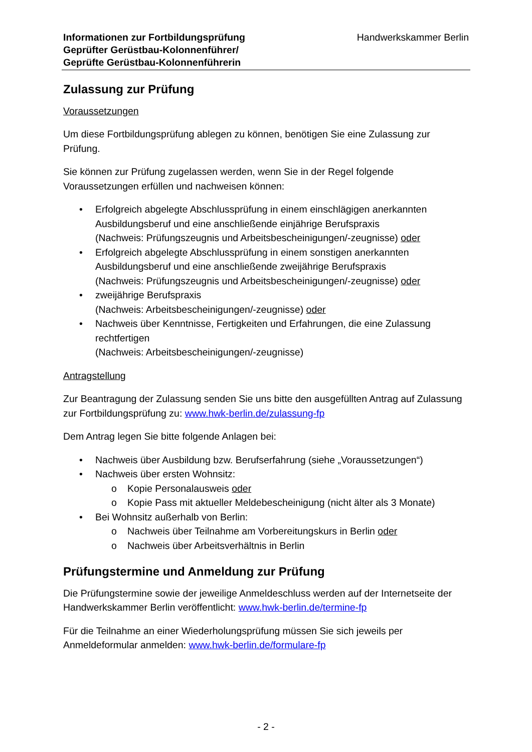Informationen zur Fortbildungsprüfung
Geprüfter Gerüstbau-Kolonnenführer/
Geprüfte Gerüstbau-Kolonnenführerin
Handwerkskammer Berlin
Zulassung zur Prüfung
Voraussetzungen
Um diese Fortbildungsprüfung ablegen zu können, benötigen Sie eine Zulassung zur Prüfung.
Sie können zur Prüfung zugelassen werden, wenn Sie in der Regel folgende Voraussetzungen erfüllen und nachweisen können:
• Erfolgreich abgelegte Abschlussprüfung in einem einschlägigen anerkannten Ausbildungsberuf und eine anschließende einjährige Berufspraxis
(Nachweis: Prüfungszeugnis und Arbeitsbescheinigungen/-zeugnisse) oder
• Erfolgreich abgelegte Abschlussprüfung in einem sonstigen anerkannten Ausbildungsberuf und eine anschließende zweijährige Berufspraxis
(Nachweis: Prüfungszeugnis und Arbeitsbescheinigungen/-zeugnisse) oder
• zweijährige Berufspraxis
(Nachweis: Arbeitsbescheinigungen/-zeugnisse) oder
• Nachweis über Kenntnisse, Fertigkeiten und Erfahrungen, die eine Zulassung rechtfertigen
(Nachweis: Arbeitsbescheinigungen/-zeugnisse)
Antragstellung
Zur Beantragung der Zulassung senden Sie uns bitte den ausgefüllten Antrag auf Zulassung zur Fortbildungsprüfung zu: www.hwk-berlin.de/zulassung-fp
Dem Antrag legen Sie bitte folgende Anlagen bei:
• Nachweis über Ausbildung bzw. Berufserfahrung (siehe „Voraussetzungen“)
• Nachweis über ersten Wohnsitz:
o Kopie Personalausweis oder
o Kopie Pass mit aktueller Meldebescheinigung (nicht älter als 3 Monate)
• Bei Wohnsitz außerhalb von Berlin:
o Nachweis über Teilnahme am Vorbereitungskurs in Berlin oder
o Nachweis über Arbeitsverhältnis in Berlin
Prüfungstermine und Anmeldung zur Prüfung
Die Prüfungstermine sowie der jeweilige Anmeldeschluss werden auf der Internetseite der Handwerkskammer Berlin veröffentlicht: www.hwk-berlin.de/termine-fp
Für die Teilnahme an einer Wiederholungsprüfung müssen Sie sich jeweils per Anmeldeformular anmelden: www.hwk-berlin.de/formulare-fp
- 2 -